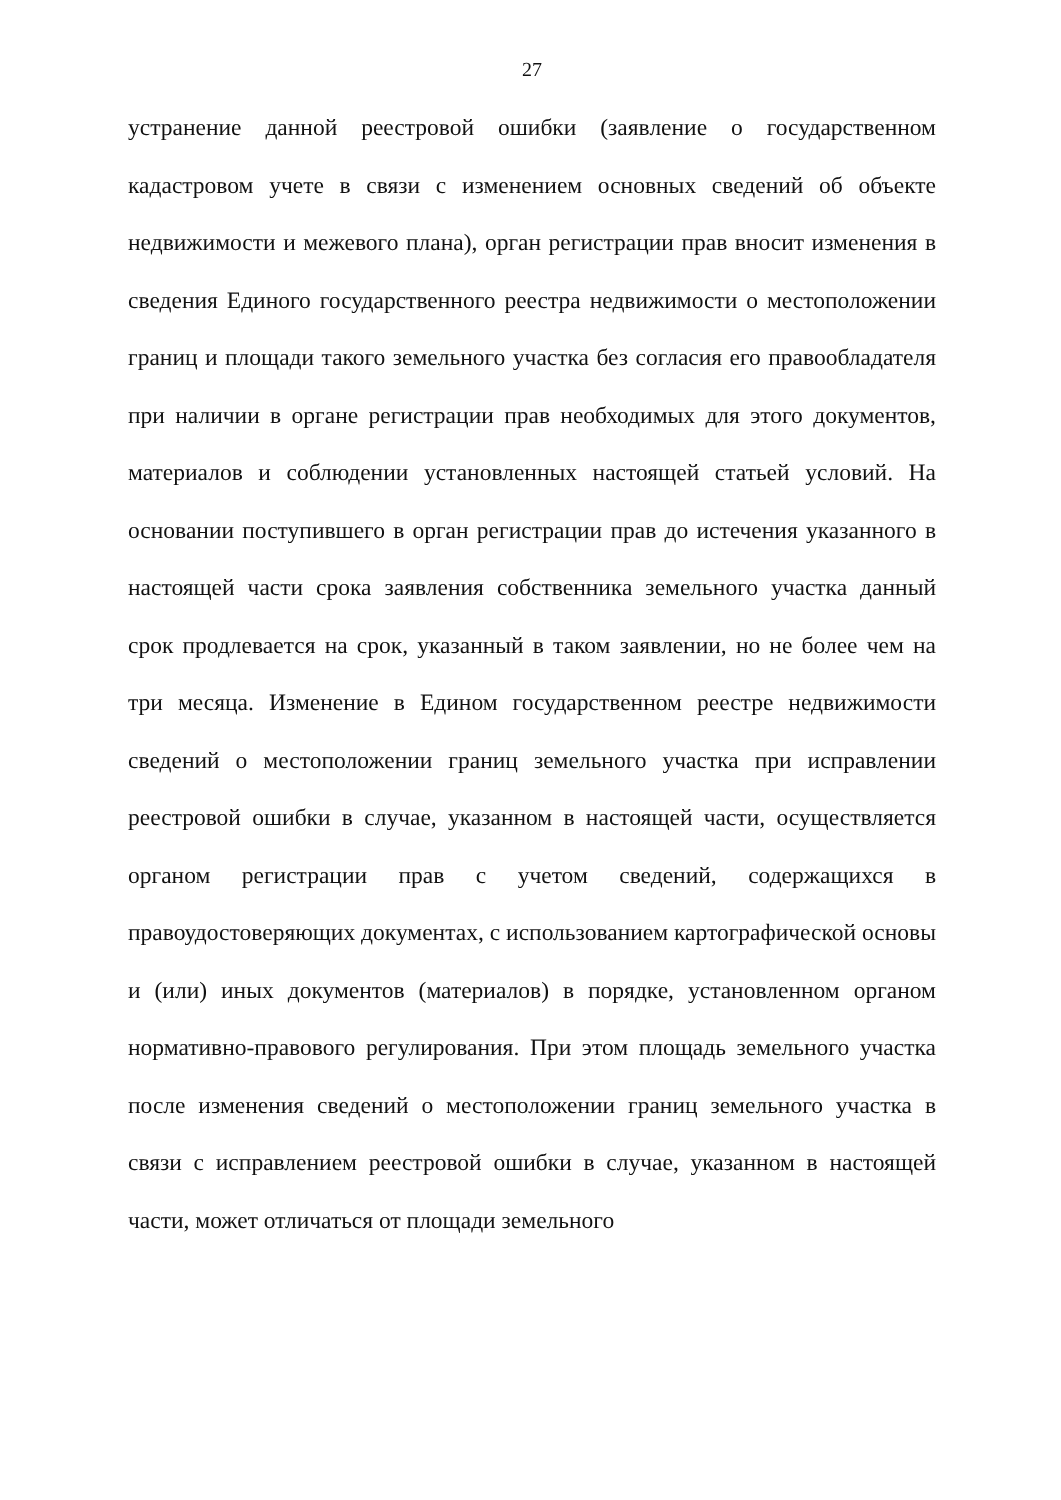27
устранение данной реестровой ошибки (заявление о государственном кадастровом учете в связи с изменением основных сведений об объекте недвижимости и межевого плана), орган регистрации прав вносит изменения в сведения Единого государственного реестра недвижимости о местоположении границ и площади такого земельного участка без согласия его правообладателя при наличии в органе регистрации прав необходимых для этого документов, материалов и соблюдении установленных настоящей статьей условий. На основании поступившего в орган регистрации прав до истечения указанного в настоящей части срока заявления собственника земельного участка данный срок продлевается на срок, указанный в таком заявлении, но не более чем на три месяца. Изменение в Едином государственном реестре недвижимости сведений о местоположении границ земельного участка при исправлении реестровой ошибки в случае, указанном в настоящей части, осуществляется органом регистрации прав с учетом сведений, содержащихся в правоудостоверяющих документах, с использованием картографической основы и (или) иных документов (материалов) в порядке, установленном органом нормативно-правового регулирования. При этом площадь земельного участка после изменения сведений о местоположении границ земельного участка в связи с исправлением реестровой ошибки в случае, указанном в настоящей части, может отличаться от площади земельного